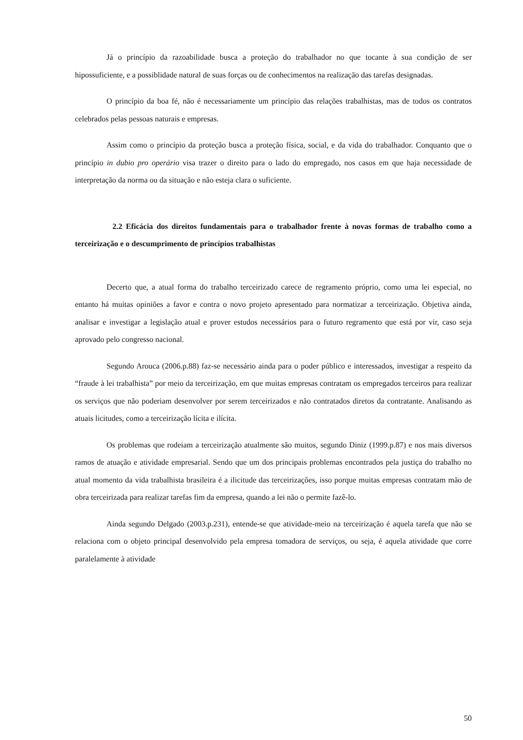Já o princípio da razoabilidade busca a proteção do trabalhador no que tocante à sua condição de ser hipossuficiente, e a possiblidade natural de suas forças ou de conhecimentos na realização das tarefas designadas.
O princípio da boa fé, não é necessariamente um princípio das relações trabalhistas, mas de todos os contratos celebrados pelas pessoas naturais e empresas.
Assim como o princípio da proteção busca a proteção física, social, e da vida do trabalhador. Conquanto que o princípio in dubio pro operário visa trazer o direito para o lado do empregado, nos casos em que haja necessidade de interpretação da norma ou da situação e não esteja clara o suficiente.
2.2 Eficácia dos direitos fundamentais para o trabalhador frente à novas formas de trabalho como a terceirização e o descumprimento de princípios trabalhistas
Decerto que, a atual forma do trabalho terceirizado carece de regramento próprio, como uma lei especial, no entanto há muitas opiniões a favor e contra o novo projeto apresentado para normatizar a terceirização. Objetiva ainda, analisar e investigar a legislação atual e prover estudos necessários para o futuro regramento que está por vir, caso seja aprovado pelo congresso nacional.
Segundo Arouca (2006.p.88) faz-se necessário ainda para o poder público e interessados, investigar a respeito da “fraude à lei trabalhista” por meio da terceirização, em que muitas empresas contratam os empregados terceiros para realizar os serviços que não poderiam desenvolver por serem terceirizados e não contratados diretos da contratante. Analisando as atuais licitudes, como a terceirização lícita e ilícita.
Os problemas que rodeiam a terceirização atualmente são muitos, segundo Diniz (1999.p.87) e nos mais diversos ramos de atuação e atividade empresarial. Sendo que um dos principais problemas encontrados pela justiça do trabalho no atual momento da vida trabalhista brasileira é a ilicitude das terceirizações, isso porque muitas empresas contratam mão de obra terceirizada para realizar tarefas fim da empresa, quando a lei não o permite fazê-lo.
Ainda segundo Delgado (2003.p.231), entende-se que atividade-meio na terceirização é aquela tarefa que não se relaciona com o objeto principal desenvolvido pela empresa tomadora de serviços, ou seja, é aquela atividade que corre paralelamente à atividade
50